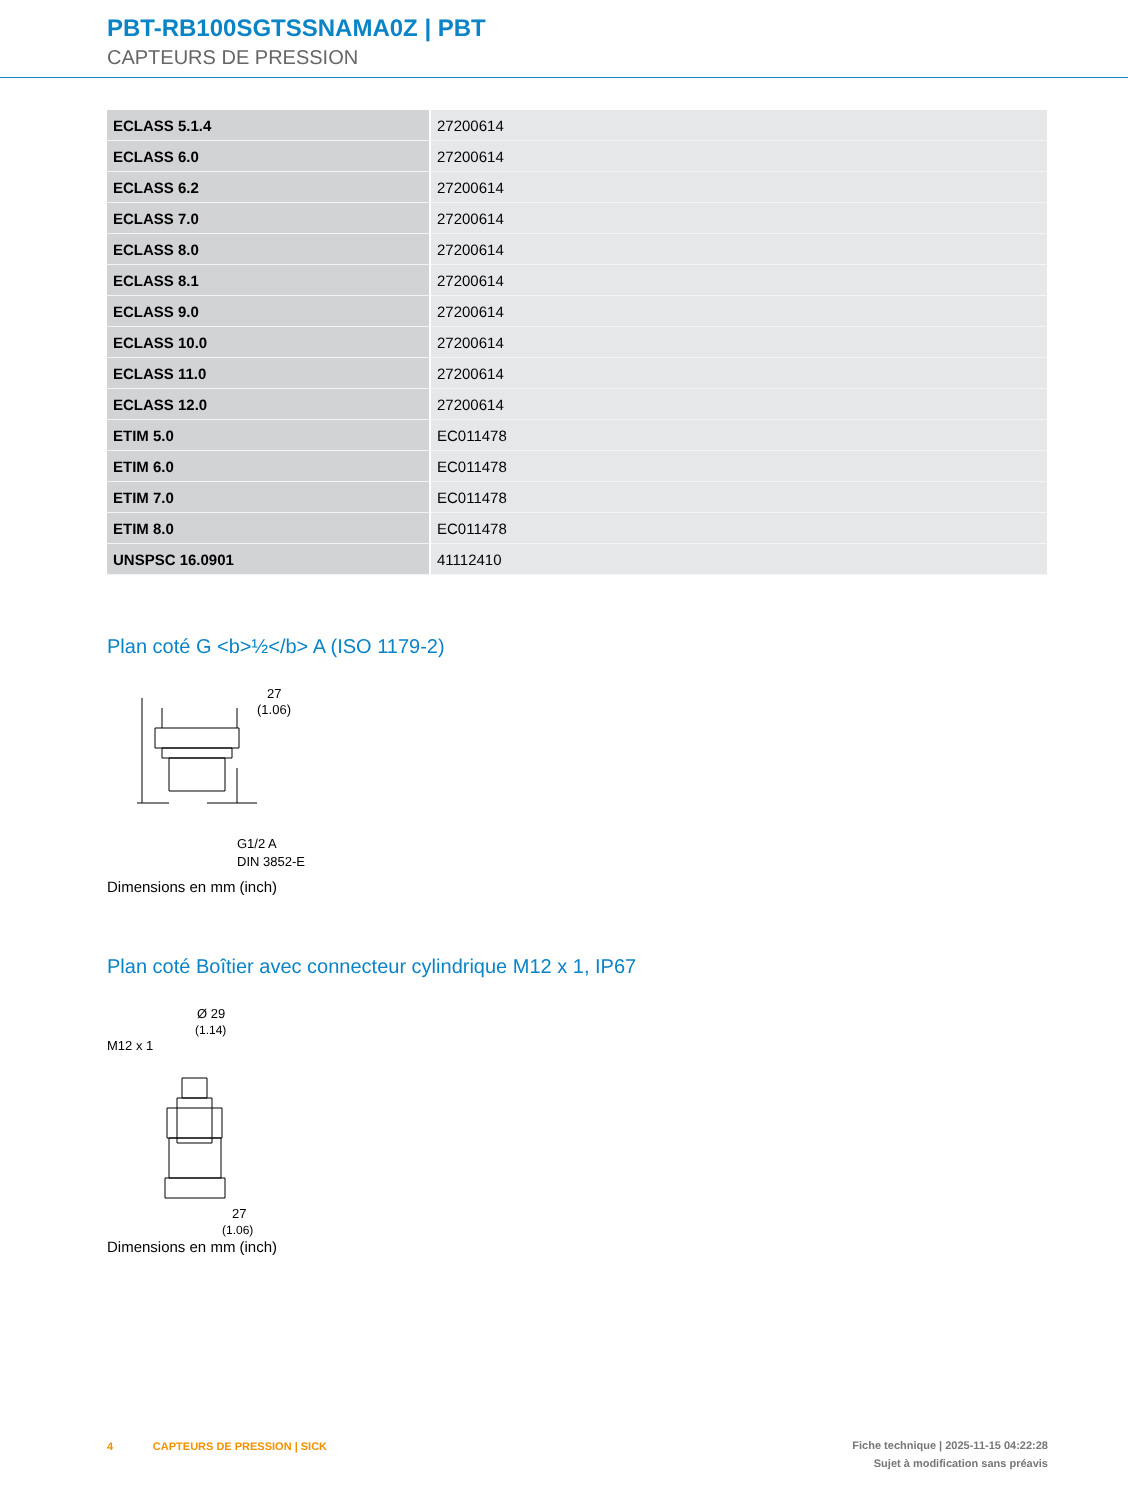PBT-RB100SGTSSNAMA0Z | PBT
CAPTEURS DE PRESSION
| ECLASS 5.1.4 | 27200614 |
| ECLASS 6.0 | 27200614 |
| ECLASS 6.2 | 27200614 |
| ECLASS 7.0 | 27200614 |
| ECLASS 8.0 | 27200614 |
| ECLASS 8.1 | 27200614 |
| ECLASS 9.0 | 27200614 |
| ECLASS 10.0 | 27200614 |
| ECLASS 11.0 | 27200614 |
| ECLASS 12.0 | 27200614 |
| ETIM 5.0 | EC011478 |
| ETIM 6.0 | EC011478 |
| ETIM 7.0 | EC011478 |
| ETIM 8.0 | EC011478 |
| UNSPSC 16.0901 | 41112410 |
Plan coté G <b>½</b> A (ISO 1179-2)
27
(1.06)
G1/2 A
DIN 3852-E
Dimensions en mm (inch)
Plan coté Boîtier avec connecteur cylindrique M12 x 1, IP67
Ø 29
(1.14)
M12 x 1
27
(1.06)
Dimensions en mm (inch)
4 CAPTEURS DE PRESSION | SICK
Fiche technique | 2025-11-15 04:22:28
Sujet à modification sans préavis